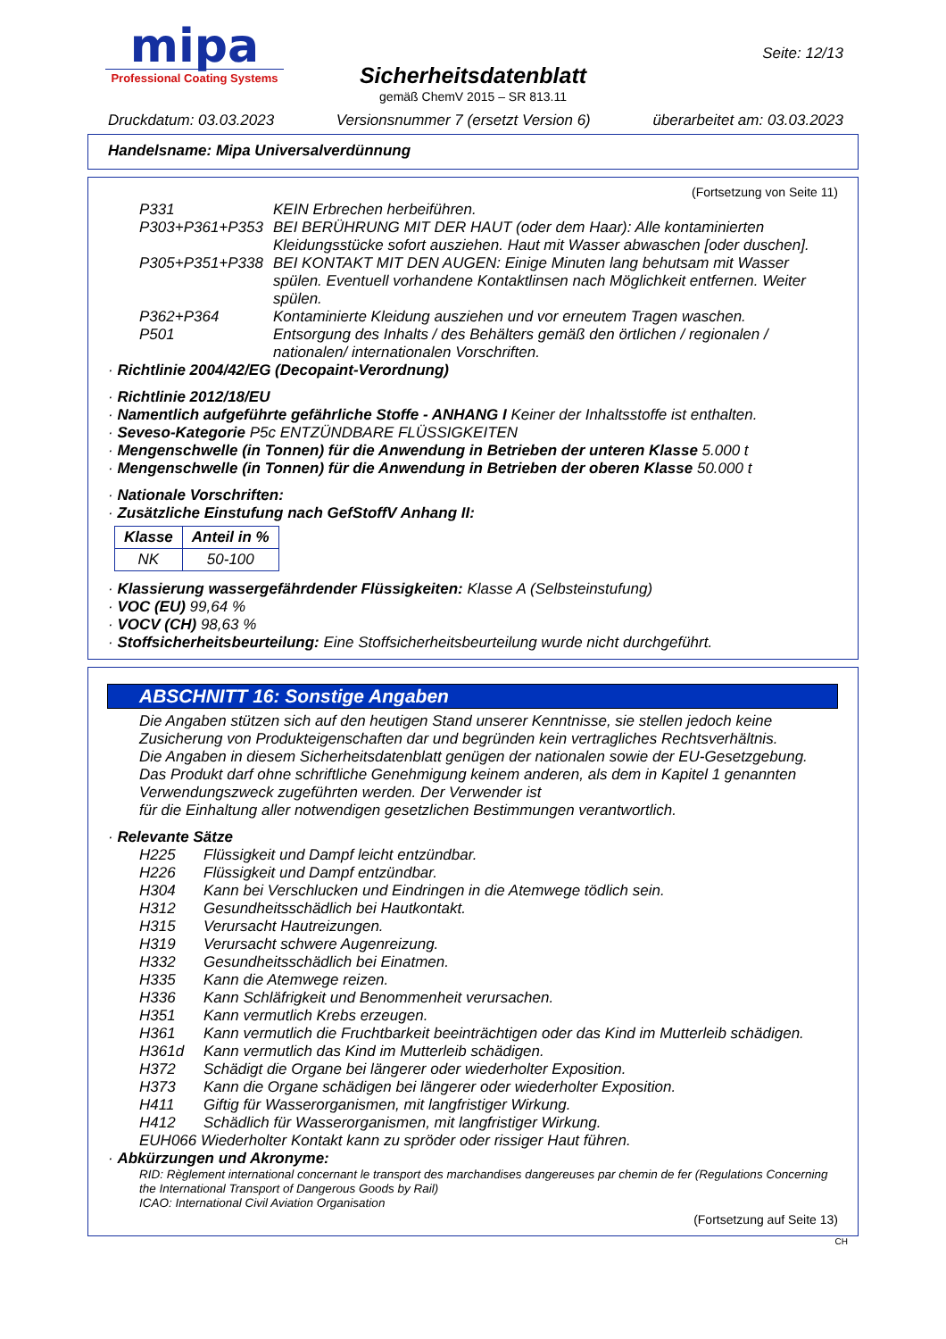mipa
Professional Coating Systems
Seite: 12/13
Sicherheitsdatenblatt
gemäß ChemV 2015 – SR 813.11
Druckdatum: 03.03.2023 Versionsnummer 7 (ersetzt Version 6) überarbeitet am: 03.03.2023
Handelsname: Mipa Universalverdünnung
(Fortsetzung von Seite 11)
P331 KEIN Erbrechen herbeiführen.
P303+P361+P353 BEI BERÜHRUNG MIT DER HAUT (oder dem Haar): Alle kontaminierten Kleidungsstücke sofort ausziehen. Haut mit Wasser abwaschen [oder duschen].
P305+P351+P338 BEI KONTAKT MIT DEN AUGEN: Einige Minuten lang behutsam mit Wasser spülen. Eventuell vorhandene Kontaktlinsen nach Möglichkeit entfernen. Weiter spülen.
P362+P364 Kontaminierte Kleidung ausziehen und vor erneutem Tragen waschen.
P501 Entsorgung des Inhalts / des Behälters gemäß den örtlichen / regionalen / nationalen/ internationalen Vorschriften.
· Richtlinie 2004/42/EG (Decopaint-Verordnung)
· Richtlinie 2012/18/EU
· Namentlich aufgeführte gefährliche Stoffe - ANHANG I Keiner der Inhaltsstoffe ist enthalten.
· Seveso-Kategorie P5c ENTZÜNDBARE FLÜSSIGKEITEN
· Mengenschwelle (in Tonnen) für die Anwendung in Betrieben der unteren Klasse 5.000 t
· Mengenschwelle (in Tonnen) für die Anwendung in Betrieben der oberen Klasse 50.000 t
· Nationale Vorschriften:
· Zusätzliche Einstufung nach GefStoffV Anhang II:
| Klasse | Anteil in % |
| --- | --- |
| NK | 50-100 |
· Klassierung wassergefährdender Flüssigkeiten: Klasse A (Selbsteinstufung)
· VOC (EU) 99,64 %
· VOCV (CH) 98,63 %
· Stoffsicherheitsbeurteilung: Eine Stoffsicherheitsbeurteilung wurde nicht durchgeführt.
ABSCHNITT 16: Sonstige Angaben
Die Angaben stützen sich auf den heutigen Stand unserer Kenntnisse, sie stellen jedoch keine Zusicherung von Produkteigenschaften dar und begründen kein vertragliches Rechtsverhältnis.
Die Angaben in diesem Sicherheitsdatenblatt genügen der nationalen sowie der EU-Gesetzgebung.
Das Produkt darf ohne schriftliche Genehmigung keinem anderen, als dem in Kapitel 1 genannten Verwendungszweck zugeführten werden. Der Verwender ist
für die Einhaltung aller notwendigen gesetzlichen Bestimmungen verantwortlich.
· Relevante Sätze
H225 Flüssigkeit und Dampf leicht entzündbar.
H226 Flüssigkeit und Dampf entzündbar.
H304 Kann bei Verschlucken und Eindringen in die Atemwege tödlich sein.
H312 Gesundheitsschädlich bei Hautkontakt.
H315 Verursacht Hautreizungen.
H319 Verursacht schwere Augenreizung.
H332 Gesundheitsschädlich bei Einatmen.
H335 Kann die Atemwege reizen.
H336 Kann Schläfrigkeit und Benommenheit verursachen.
H351 Kann vermutlich Krebs erzeugen.
H361 Kann vermutlich die Fruchtbarkeit beeinträchtigen oder das Kind im Mutterleib schädigen.
H361d Kann vermutlich das Kind im Mutterleib schädigen.
H372 Schädigt die Organe bei längerer oder wiederholter Exposition.
H373 Kann die Organe schädigen bei längerer oder wiederholter Exposition.
H411 Giftig für Wasserorganismen, mit langfristiger Wirkung.
H412 Schädlich für Wasserorganismen, mit langfristiger Wirkung.
EUH066 Wiederholter Kontakt kann zu spröder oder rissiger Haut führen.
· Abkürzungen und Akronyme:
RID: Règlement international concernant le transport des marchandises dangereuses par chemin de fer (Regulations Concerning the International Transport of Dangerous Goods by Rail)
ICAO: International Civil Aviation Organisation
(Fortsetzung auf Seite 13)
CH